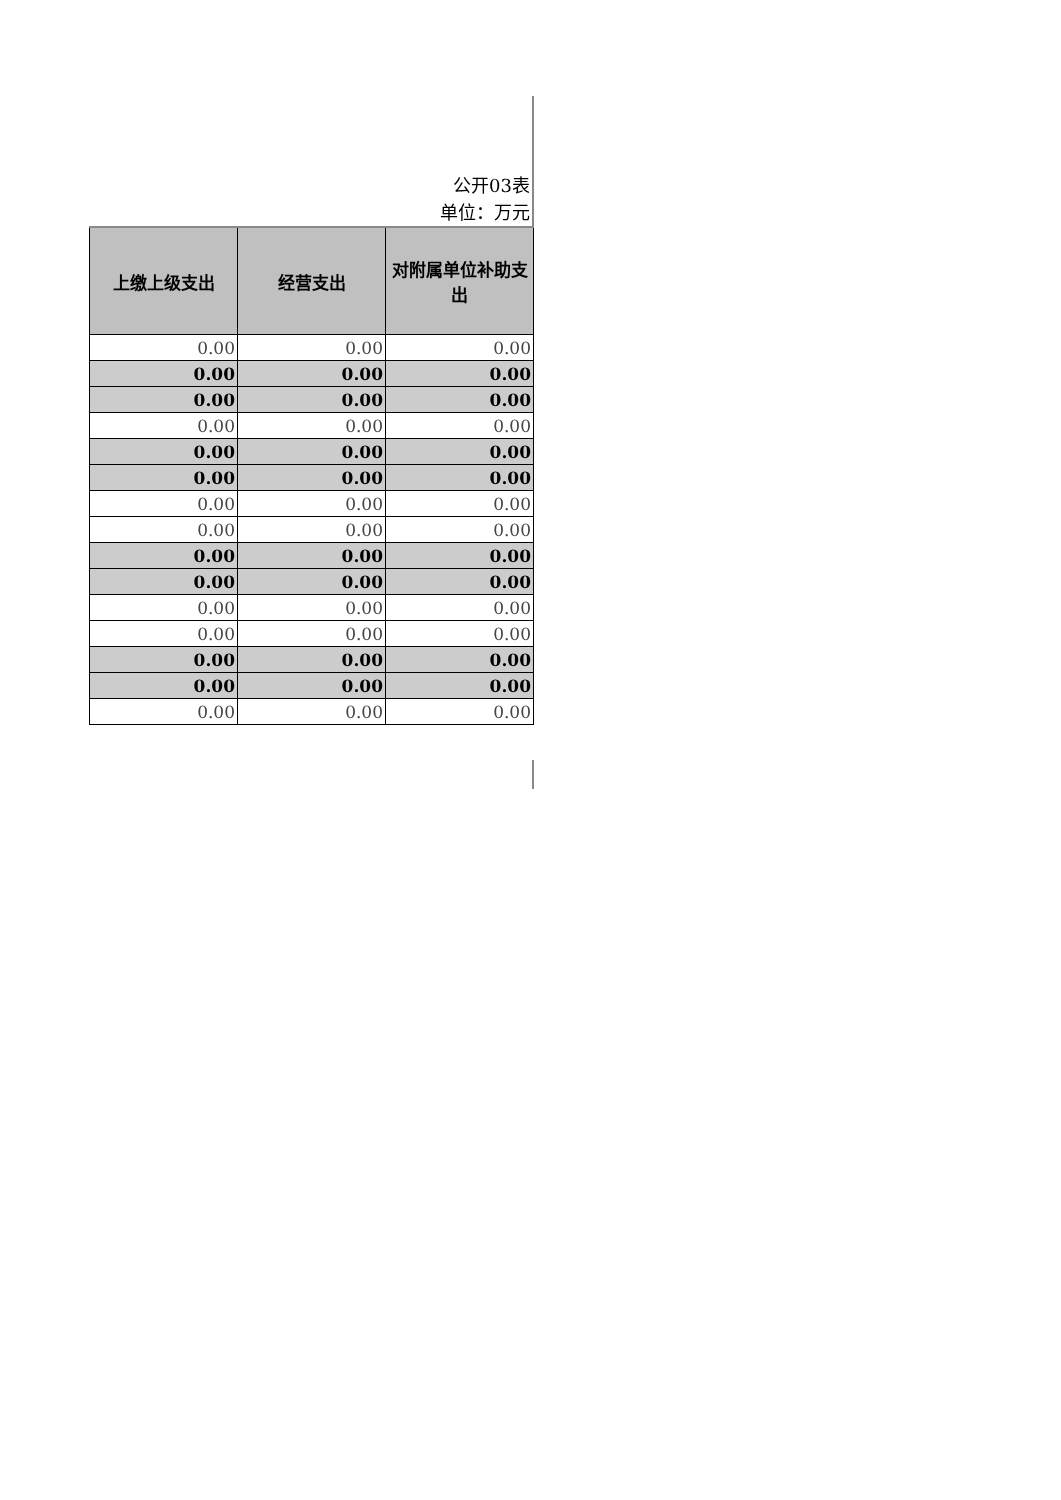公开03表
单位：万元
| 上缴上级支出 | 经营支出 | 对附属单位补助支出 |
| --- | --- | --- |
| 0.00 | 0.00 | 0.00 |
| 0.00 | 0.00 | 0.00 |
| 0.00 | 0.00 | 0.00 |
| 0.00 | 0.00 | 0.00 |
| 0.00 | 0.00 | 0.00 |
| 0.00 | 0.00 | 0.00 |
| 0.00 | 0.00 | 0.00 |
| 0.00 | 0.00 | 0.00 |
| 0.00 | 0.00 | 0.00 |
| 0.00 | 0.00 | 0.00 |
| 0.00 | 0.00 | 0.00 |
| 0.00 | 0.00 | 0.00 |
| 0.00 | 0.00 | 0.00 |
| 0.00 | 0.00 | 0.00 |
| 0.00 | 0.00 | 0.00 |